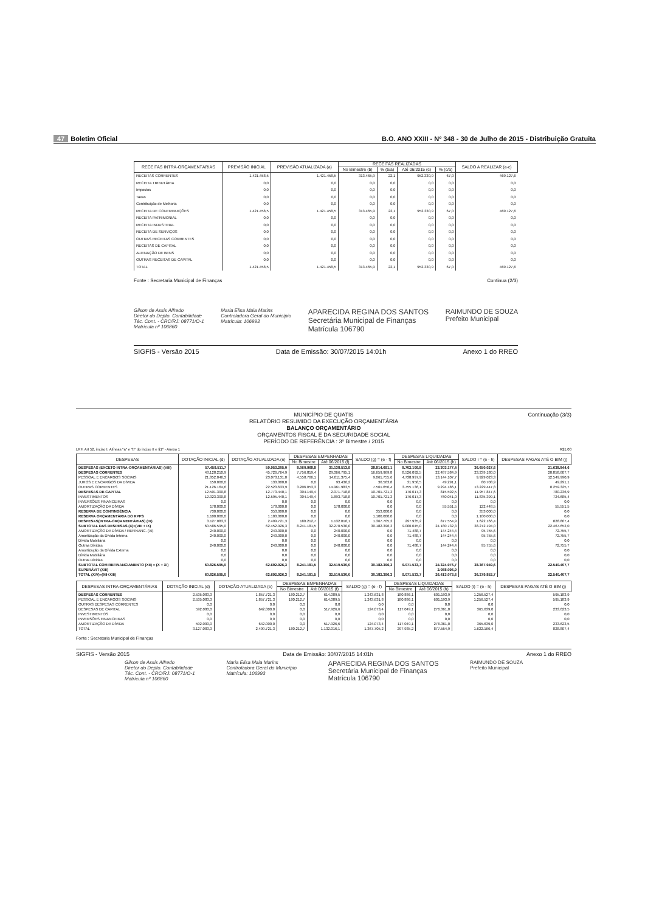47 Boletim Oficial B.O. ANO XXIII - Nº 348 - 30 de Julho de 2015 - Distribuição Gratuita
| RECEITAS INTRA-ORÇAMENTÁRIAS | PREVISÃO INICIAL | PREVISÃO ATUALIZADA (a) | RECEITAS REALIZADAS | | | | SALDO A REALIZAR (a-c) |
| --- | --- | --- | --- | --- | --- | --- | --- |
| | | | No Bimestre (b) | % (b/a) | Até 06/2015 (c) | % (c/a) | |
| RECEITAS CORRENTES | 1.421.458,5 | 1.421.458,5 | 313.465,9 | 22,1 | 952.330,9 | 67,0 | 469.127,6 |
| RECEITA TRIBUTÁRIA | 0,0 | 0,0 | 0,0 | 0,0 | 0,0 | 0,0 | 0,0 |
| Impostos | 0,0 | 0,0 | 0,0 | 0,0 | 0,0 | 0,0 | 0,0 |
| Taxas | 0,0 | 0,0 | 0,0 | 0,0 | 0,0 | 0,0 | 0,0 |
| Contribuição de Melhoria | 0,0 | 0,0 | 0,0 | 0,0 | 0,0 | 0,0 | 0,0 |
| RECEITA DE CONTRIBUIÇÕES | 1.421.458,5 | 1.421.458,5 | 313.465,9 | 22,1 | 952.330,9 | 67,0 | 469.127,6 |
| RECEITA PATRIMONIAL | 0,0 | 0,0 | 0,0 | 0,0 | 0,0 | 0,0 | 0,0 |
| RECEITA INDUSTRIAL | 0,0 | 0,0 | 0,0 | 0,0 | 0,0 | 0,0 | 0,0 |
| RECEITA DE SERVIÇOS | 0,0 | 0,0 | 0,0 | 0,0 | 0,0 | 0,0 | 0,0 |
| OUTRAS RECEITAS CORRENTES | 0,0 | 0,0 | 0,0 | 0,0 | 0,0 | 0,0 | 0,0 |
| RECEITAS DE CAPITAL | 0,0 | 0,0 | 0,0 | 0,0 | 0,0 | 0,0 | 0,0 |
| ALIENAÇÃO DE BENS | 0,0 | 0,0 | 0,0 | 0,0 | 0,0 | 0,0 | 0,0 |
| OUTRAS RECEITAS DE CAPITAL | 0,0 | 0,0 | 0,0 | 0,0 | 0,0 | 0,0 | 0,0 |
| TOTAL | 1.421.458,5 | 1.421.458,5 | 313.465,9 | 22,1 | 952.330,9 | 67,0 | 469.127,6 |
Fonte : Secretaria Municipal de Finanças Continua (2/3)
Gilson de Assis Alfredo
Diretor do Depto. Contabilidade
Téc. Cont. - CRC/RJ: 08771/O-1
Matrícula nº 106860 Maria Elisa Maia Marins
Controladora Geral do Município
Matrícula: 106993 APARECIDA REGINA DOS SANTOS
Secretária Municipal de Finanças
Matrícula 106790 RAIMUNDO DE SOUZA
Prefeito Municipal
SIGFIS - Versão 2015 Data de Emissão: 30/07/2015 14:01h Anexo 1 do RREO
MUNICÍPIO DE QUATIS
RELATÓRIO RESUMIDO DA EXECUÇÃO ORÇAMENTÁRIA
BALANÇO ORÇAMENTÁRIO
ORÇAMENTOS FISCAL E DA SEGURIDADE SOCIAL
PERÍODO DE REFERÊNCIA : 3º Bimestre / 2015
Continuação (3/3)
LRF, Art 52, inciso I, Alíneas "a" e "b" do inciso II e §1º - Anexo 1 R$1,00
| DESPESAS | DOTAÇÃO INICIAL (d) | DOTAÇÃO ATUALIZADA (e) | DESPESAS EMPENHADAS | | SALDO (g) = (e - f) | DESPESAS LIQUIDADAS | | SALDO i = (e - h) | DESPESAS PAGAS ATÉ O BIM (j) |
| --- | --- | --- | --- | --- | --- | --- | --- | --- | --- |
| | | | No Bimestre | Até 06/2015 (f) | | No Bimestre | Até 06/2015 (h) | | |
| DESPESAS (EXCETO INTRA-ORÇAMENTÁRIAS) (VIII) | 57.459.511,7 | 59.953.205,0 | 8.060.968,8 | 31.138.513,9 | 28.814.691,1 | 8.702.109,8 | 23.303.177,4 | 36.650.027,6 | 21.638.844,6 |
| DESPESAS CORRENTES | 43.128.210,9 | 45.726.764,9 | 7.756.819,4 | 29.066.795,1 | 16.659.969,8 | 8.526.092,5 | 22.487.584,9 | 23.239.180,0 | 20.858.607,7 |
| PESSOAL E ENCARGOS SOCIAIS | 21.852.046,3 | 23.073.131,0 | 4.550.766,1 | 14.011.375,4 | 9.061.755,6 | 4.738.997,9 | 13.144.107,7 | 9.929.023,3 | 12.549.990,9 |
| JUROS E ENCARGOS DA DÍVIDA | 150.000,0 | 130.000,0 | 0,0 | 93.436,2 | 36.563,8 | 31.958,5 | 49.291,1 | 80.708,9 | 49.291,1 |
| OUTRAS CORRENTES | 21.126.164,6 | 22.523.633,9 | 3.206.053,3 | 14.961.983,5 | 7.561.650,4 | 3.755.136,1 | 9.294.186,1 | 13.229.447,8 | 8.259.325,7 |
| DESPESAS DE CAPITAL | 12.501.300,8 | 12.773.440,1 | 304.149,4 | 2.071.718,8 | 10.701.721,3 | 176.017,3 | 815.592,5 | 11.957.847,6 | 780.236,9 |
| INVESTIMENTOS | 12.323.300,8 | 12.595.440,1 | 304.149,4 | 1.893.718,8 | 10.701.721,3 | 176.017,3 | 760.041,0 | 11.835.399,1 | 724.685,4 |
| INVERSÕES FINANCEIRAS | 0,0 | 0,0 | 0,0 | 0,0 | 0,0 | 0,0 | 0,0 | 0,0 | 0,0 |
| AMORTIZAÇÃO DA DÍVIDA | 178.000,0 | 178.000,0 | 0,0 | 178.000,0 | 0,0 | 0,0 | 55.551,5 | 122.448,5 | 55.551,5 |
| RESERVA DE CONTINGÊNCIA | 730.000,0 | 353.000,0 | 0,0 | 0,0 | 353.000,0 | 0,0 | 0,0 | 353.000,0 | 0,0 |
| RESERVA ORÇAMENTÁRIA DO RPPS | 1.100.000,0 | 1.100.000,0 | 0,0 | 0,0 | 1.100.000,0 | 0,0 | 0,0 | 1.100.000,0 | 0,0 |
| DESPESAS(INTRA-ORÇAMENTÁRIAS) (IX) | 3.127.083,3 | 2.499.721,3 | 180.212,7 | 1.132.016,1 | 1.367.705,2 | 297.935,2 | 877.554,9 | 1.622.166,4 | 828.807,4 |
| SUBTOTAL DAS DESPESAS (X)=(VIII + IX) | 60.586.595,0 | 62.452.926,3 | 8.241.181,5 | 32.270.530,0 | 30.182.396,3 | 9.000.045,0 | 24.180.732,3 | 38.272.194,0 | 22.467.652,0 |
| AMORTIZAÇÃO DA DÍVIDA / REFINANC. (XI) | 240.000,0 | 240.000,0 | 0,0 | 240.000,0 | 0,0 | 71.488,7 | 144.244,4 | 95.755,6 | 72.755,7 |
| Amortização da Dívida Interna | 240.000,0 | 240.000,0 | 0,0 | 240.000,0 | 0,0 | 71.488,7 | 144.244,4 | 95.755,6 | 72.755,7 |
| Dívida Mobiliária | 0,0 | 0,0 | 0,0 | 0,0 | 0,0 | 0,0 | 0,0 | 0,0 | 0,0 |
| Outras Dívidas | 240.000,0 | 240.000,0 | 0,0 | 240.000,0 | 0,0 | 71.488,7 | 144.244,4 | 95.755,6 | 72.755,7 |
| Amortização da Dívida Externa | 0,0 | 0,0 | 0,0 | 0,0 | 0,0 | 0,0 | 0,0 | 0,0 | 0,0 |
| Dívida Mobiliária | 0,0 | 0,0 | 0,0 | 0,0 | 0,0 | 0,0 | 0,0 | 0,0 | 0,0 |
| Outras Dívidas | 0,0 | 0,0 | 0,0 | 0,0 | 0,0 | 0,0 | 0,0 | 0,0 | 0,0 |
| SUBTOTAL COM REFINANCIAMENTO (XII) = (X + XI) | 60.826.595,0 | 62.692.926,3 | 8.241.181,5 | 32.510.530,0 | 30.182.396,3 | 9.071.533,7 | 24.324.976,7 | 38.367.949,6 | 22.540.407,7 |
| SUPERÁVIT (XIII) | | | | | | | 2.088.096,9 | | |
| TOTAL (XIV)=(XII+XIII) | 60.826.595,0 | 62.692.926,3 | 8.241.181,5 | 32.510.530,0 | 30.182.396,3 | 9.071.533,7 | 26.413.073,6 | 36.279.852,7 | 22.540.407,7 |
| DESPESAS INTRA-ORÇAMENTÁRIAS | DOTAÇÃO INICIAL (d) | DOTAÇÃO ATUALIZADA (e) | DESPESAS EMPENHADAS | | SALDO (g) = (e - f) | DESPESAS LIQUIDADAS | | SALDO (i) = (e - h) | DESPESAS PAGAS ATÉ O BIM (j) |
| --- | --- | --- | --- | --- | --- | --- | --- | --- | --- |
| | | | No Bimestre | Até 06/2015 (f) | | No Bimestre | Até 06/2015 (h) | | |
| DESPESAS CORRENTES | 2.535.083,3 | 1.857.721,3 | 180.212,7 | 614.089,5 | 1.243.631,8 | 180.886,1 | 601.193,9 | 1.256.527,4 | 595.183,9 |
| PESSOAL E ENCARGOS SOCIAIS | 2.535.083,3 | 1.857.721,3 | 180.212,7 | 614.089,5 | 1.243.631,8 | 180.886,1 | 601.193,9 | 1.256.527,4 | 595.183,9 |
| OUTRAS DESPESAS CORRENTES | 0,0 | 0,0 | 0,0 | 0,0 | 0,0 | 0,0 | 0,0 | 0,0 | 0,0 |
| DESPESAS DE CAPITAL | 592.000,0 | 642.000,0 | 0,0 | 517.926,6 | 124.073,4 | 117.049,1 | 276.361,0 | 365.639,0 | 233.623,5 |
| INVESTIMENTOS | 0,0 | 0,0 | 0,0 | 0,0 | 0,0 | 0,0 | 0,0 | 0,0 | 0,0 |
| INVERSÕES FINANCEIRAS | 0,0 | 0,0 | 0,0 | 0,0 | 0,0 | 0,0 | 0,0 | 0,0 | 0,0 |
| AMORTIZAÇÃO DA DÍVIDA | 592.000,0 | 642.000,0 | 0,0 | 517.926,6 | 124.073,4 | 117.049,1 | 276.361,0 | 365.639,0 | 233.623,5 |
| TOTAL | 3.127.083,3 | 2.499.721,3 | 180.212,7 | 1.132.016,1 | 1.367.705,2 | 297.935,2 | 877.554,9 | 1.622.166,4 | 828.807,4 |
Fonte : Secretaria Municipal de Finanças
SIGFIS - Versão 2015 Data de Emissão: 30/07/2015 14:01h Anexo 1 do RREO
Gilson de Assis Alfredo
Diretor do Depto. Contabilidade
Téc. Cont. - CRC/RJ: 08771/O-1
Matrícula nº 106860 Maria Elisa Maia Marins
Controladora Geral do Município
Matrícula: 106993 APARECIDA REGINA DOS SANTOS
Secretária Municipal de Finanças
Matrícula 106790 RAIMUNDO DE SOUZA
Prefeito Municipal